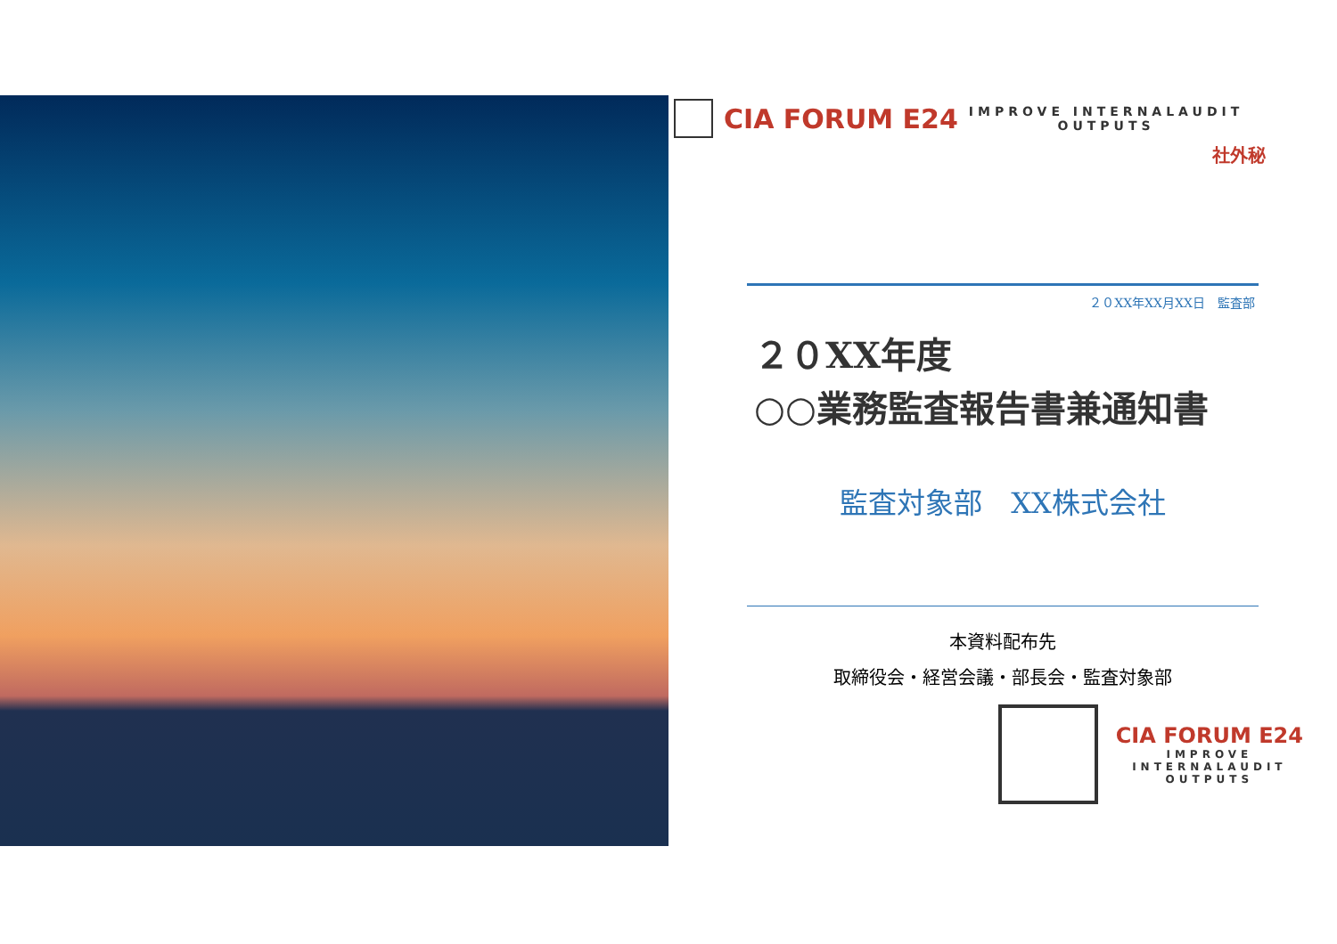CIA FORUM E24
IMPROVE INTERNALAUDIT
OUTPUTS
社外秘
２０XX年XX月XX日　監査部
２０XX年度
○○業務監査報告書兼通知書
監査対象部　XX株式会社
本資料配布先
取締役会・経営会議・部長会・監査対象部
CIA FORUM E24
IMPROVE
INTERNALAUDIT
OUTPUTS